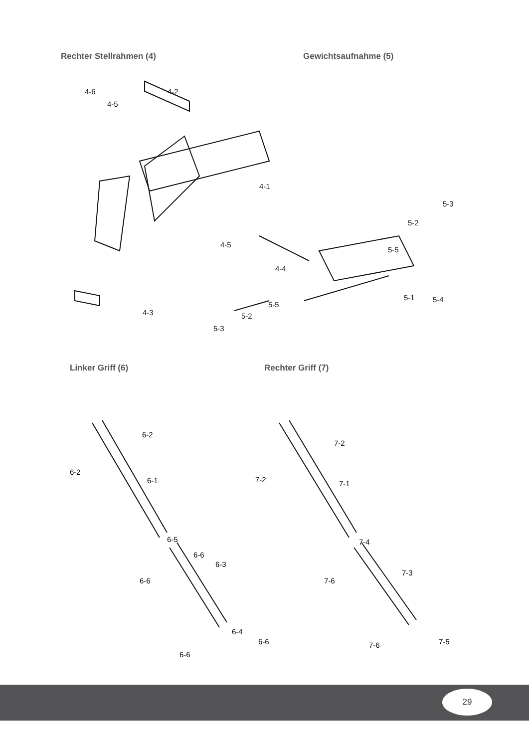Rechter Stellrahmen (4) Gewichtsaufnahme (5)
Linker Griff (6) Rechter Griff (7)
29
4-6 4-2
4-5
4-1
4-5
4-4
4-3
5-3
5-2
5-5
5-1 5-4
5-5
5-2
5-3
6-2
6-2
6-1
6-5
6-6
6-6
6-3
6-4
6-6
6-6
7-2
7-2 7-1
7-4
7-6
7-3
7-6 7-5